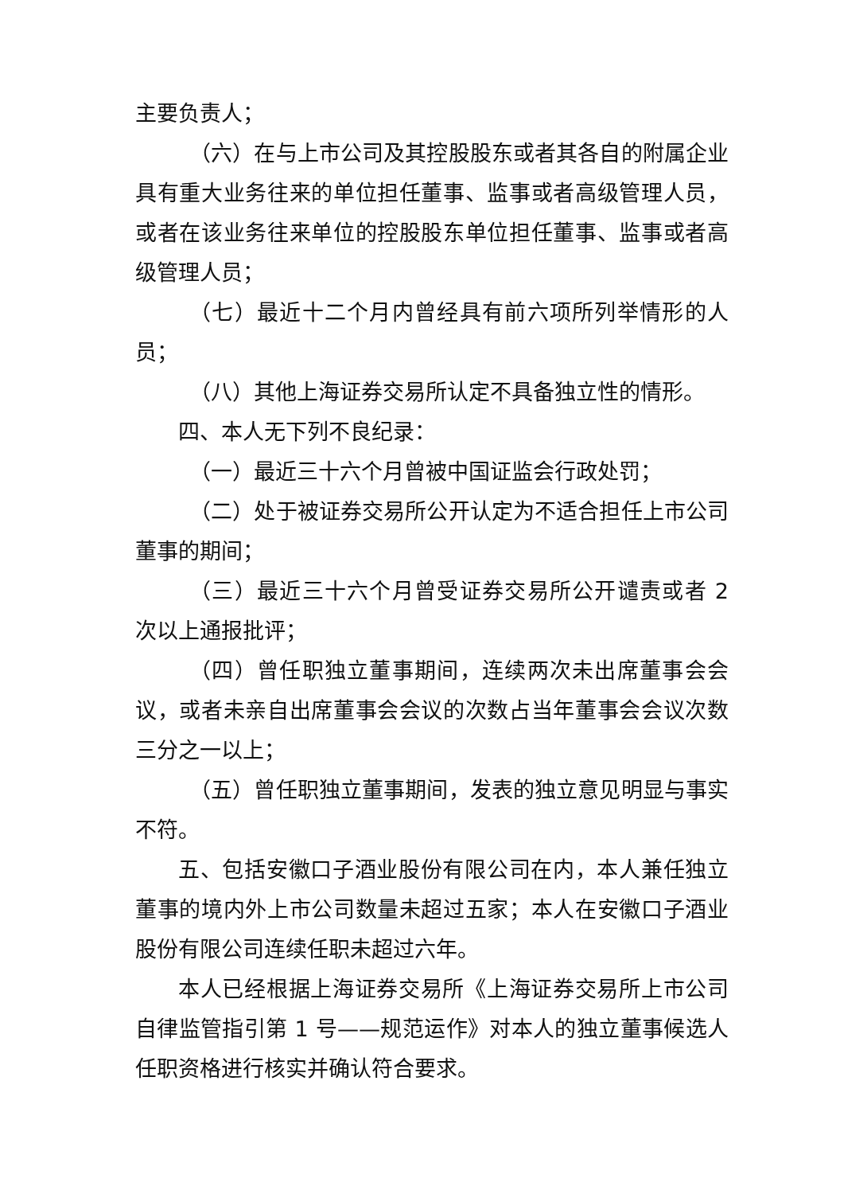主要负责人；
（六）在与上市公司及其控股股东或者其各自的附属企业具有重大业务往来的单位担任董事、监事或者高级管理人员，或者在该业务往来单位的控股股东单位担任董事、监事或者高级管理人员；
（七）最近十二个月内曾经具有前六项所列举情形的人员；
（八）其他上海证券交易所认定不具备独立性的情形。
四、本人无下列不良纪录：
（一）最近三十六个月曾被中国证监会行政处罚；
（二）处于被证券交易所公开认定为不适合担任上市公司董事的期间；
（三）最近三十六个月曾受证券交易所公开谴责或者 2 次以上通报批评；
（四）曾任职独立董事期间，连续两次未出席董事会会议，或者未亲自出席董事会会议的次数占当年董事会会议次数三分之一以上；
（五）曾任职独立董事期间，发表的独立意见明显与事实不符。
五、包括安徽口子酒业股份有限公司在内，本人兼任独立董事的境内外上市公司数量未超过五家；本人在安徽口子酒业股份有限公司连续任职未超过六年。
本人已经根据上海证券交易所《上海证券交易所上市公司自律监管指引第 1 号——规范运作》对本人的独立董事候选人任职资格进行核实并确认符合要求。